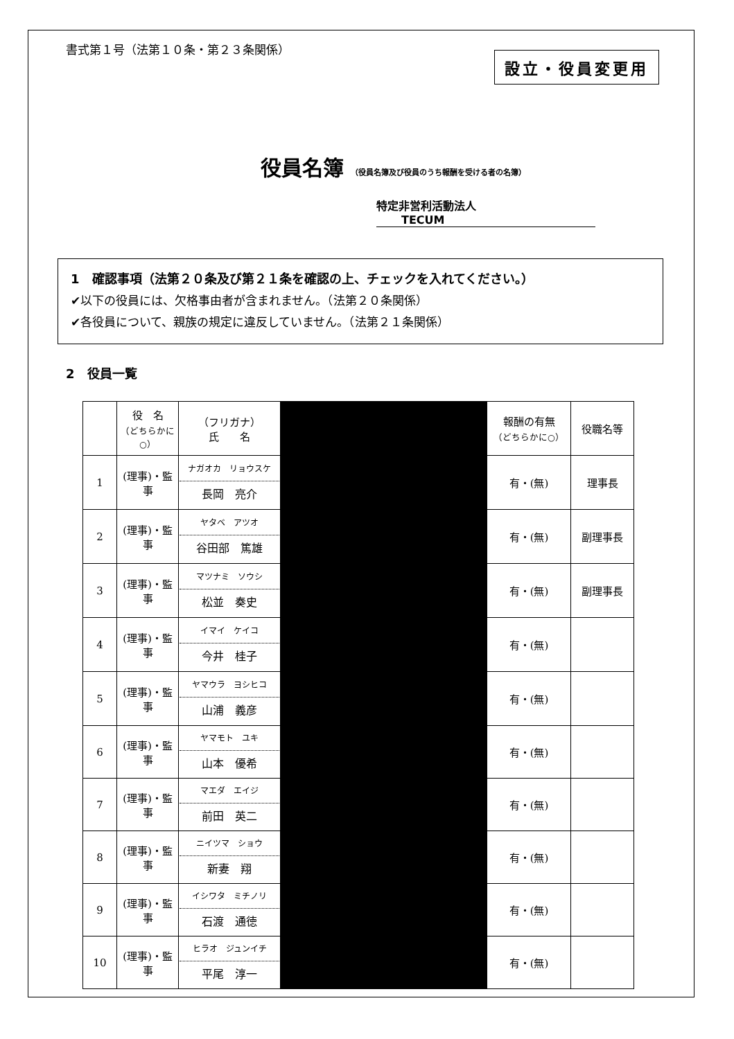書式第１号（法第１０条・第２３条関係）
設立・役員変更用
役員名簿 （役員名簿及び役員のうち報酬を受ける者の名簿）
特定非営利活動法人 TECUM
1　確認事項（法第２０条及び第２１条を確認の上、チェックを入れてください。）
✔以下の役員には、欠格事由者が含まれません。（法第２０条関係）
✔各役員について、親族の規定に違反していません。（法第２１条関係）
2　役員一覧
| | 役 名 （どちらかに○） | （フリガナ） 氏 名 | | 報酬の有無 （どちらかに○） | 役職名等 |
| 1 | (理事)・監事 | ナガオカ リョウスケ 長岡 亮介 | | 有・(無) | 理事長 |
| 2 | (理事)・監事 | ヤタベ アツオ 谷田部 篤雄 | | 有・(無) | 副理事長 |
| 3 | (理事)・監事 | マツナミ ソウシ 松並 奏史 | | 有・(無) | 副理事長 |
| 4 | (理事)・監事 | イマイ ケイコ 今井 桂子 | | 有・(無) | |
| 5 | (理事)・監事 | ヤマウラ ヨシヒコ 山浦 義彦 | | 有・(無) | |
| 6 | (理事)・監事 | ヤマモト ユキ 山本 優希 | | 有・(無) | |
| 7 | (理事)・監事 | マエダ エイジ 前田 英二 | | 有・(無) | |
| 8 | (理事)・監事 | ニイツマ ショウ 新妻 翔 | | 有・(無) | |
| 9 | (理事)・監事 | イシワタ ミチノリ 石渡 通徳 | | 有・(無) | |
| 10 | (理事)・監事 | ヒラオ ジュンイチ 平尾 淳一 | | 有・(無) | |